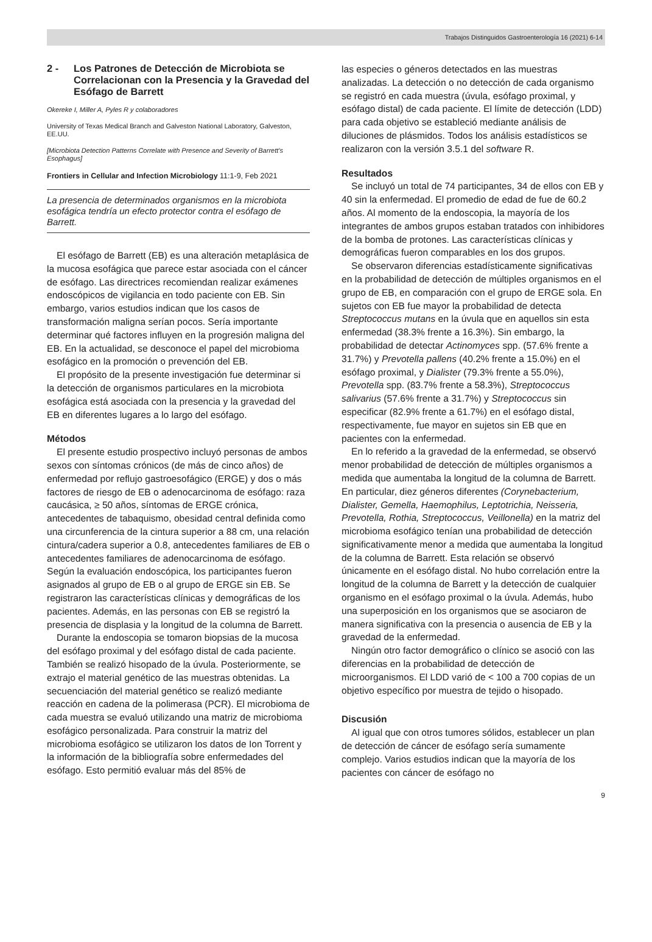Trabajos Distinguidos Gastroenterología 16 (2021) 6-14
2 - Los Patrones de Detección de Microbiota se Correlacionan con la Presencia y la Gravedad del Esófago de Barrett
Okereke I, Miller A, Pyles R y colaboradores
University of Texas Medical Branch and Galveston National Laboratory, Galveston, EE.UU.
[Microbiota Detection Patterns Correlate with Presence and Severity of Barrett’s Esophagus]
Frontiers in Cellular and Infection Microbiology 11:1-9, Feb 2021
La presencia de determinados organismos en la microbiota esofágica tendría un efecto protector contra el esófago de Barrett.
El esófago de Barrett (EB) es una alteración metaplásica de la mucosa esofágica que parece estar asociada con el cáncer de esófago. Las directrices recomiendan realizar exámenes endoscópicos de vigilancia en todo paciente con EB. Sin embargo, varios estudios indican que los casos de transformación maligna serían pocos. Sería importante determinar qué factores influyen en la progresión maligna del EB. En la actualidad, se desconoce el papel del microbioma esofágico en la promoción o prevención del EB.
El propósito de la presente investigación fue determinar si la detección de organismos particulares en la microbiota esofágica está asociada con la presencia y la gravedad del EB en diferentes lugares a lo largo del esófago.
Métodos
El presente estudio prospectivo incluyó personas de ambos sexos con síntomas crónicos (de más de cinco años) de enfermedad por reflujo gastroesofágico (ERGE) y dos o más factores de riesgo de EB o adenocarcinoma de esófago: raza caucásica, ≥ 50 años, síntomas de ERGE crónica, antecedentes de tabaquismo, obesidad central definida como una circunferencia de la cintura superior a 88 cm, una relación cintura/cadera superior a 0.8, antecedentes familiares de EB o antecedentes familiares de adenocarcinoma de esófago. Según la evaluación endoscópica, los participantes fueron asignados al grupo de EB o al grupo de ERGE sin EB. Se registraron las características clínicas y demográficas de los pacientes. Además, en las personas con EB se registró la presencia de displasia y la longitud de la columna de Barrett.
Durante la endoscopia se tomaron biopsias de la mucosa del esófago proximal y del esófago distal de cada paciente. También se realizó hisopado de la úvula. Posteriormente, se extrajo el material genético de las muestras obtenidas. La secuenciación del material genético se realizó mediante reacción en cadena de la polimerasa (PCR). El microbioma de cada muestra se evaluó utilizando una matriz de microbioma esofágico personalizada. Para construir la matriz del microbioma esofágico se utilizaron los datos de Ion Torrent y la información de la bibliografía sobre enfermedades del esófago. Esto permitió evaluar más del 85% de
las especies o géneros detectados en las muestras analizadas. La detección o no detección de cada organismo se registró en cada muestra (úvula, esófago proximal, y esófago distal) de cada paciente. El límite de detección (LDD) para cada objetivo se estableció mediante análisis de diluciones de plásmidos. Todos los análisis estadísticos se realizaron con la versión 3.5.1 del software R.
Resultados
Se incluyó un total de 74 participantes, 34 de ellos con EB y 40 sin la enfermedad. El promedio de edad de fue de 60.2 años. Al momento de la endoscopia, la mayoría de los integrantes de ambos grupos estaban tratados con inhibidores de la bomba de protones. Las características clínicas y demográficas fueron comparables en los dos grupos.
Se observaron diferencias estadísticamente significativas en la probabilidad de detección de múltiples organismos en el grupo de EB, en comparación con el grupo de ERGE sola. En sujetos con EB fue mayor la probabilidad de detecta Streptococcus mutans en la úvula que en aquellos sin esta enfermedad (38.3% frente a 16.3%). Sin embargo, la probabilidad de detectar Actinomyces spp. (57.6% frente a 31.7%) y Prevotella pallens (40.2% frente a 15.0%) en el esófago proximal, y Dialister (79.3% frente a 55.0%), Prevotella spp. (83.7% frente a 58.3%), Streptococcus salivarius (57.6% frente a 31.7%) y Streptococcus sin especificar (82.9% frente a 61.7%) en el esófago distal, respectivamente, fue mayor en sujetos sin EB que en pacientes con la enfermedad.
En lo referido a la gravedad de la enfermedad, se observó menor probabilidad de detección de múltiples organismos a medida que aumentaba la longitud de la columna de Barrett. En particular, diez géneros diferentes (Corynebacterium, Dialister, Gemella, Haemophilus, Leptotrichia, Neisseria, Prevotella, Rothia, Streptococcus, Veillonella) en la matriz del microbioma esofágico tenían una probabilidad de detección significativamente menor a medida que aumentaba la longitud de la columna de Barrett. Esta relación se observó únicamente en el esófago distal. No hubo correlación entre la longitud de la columna de Barrett y la detección de cualquier organismo en el esófago proximal o la úvula. Además, hubo una superposición en los organismos que se asociaron de manera significativa con la presencia o ausencia de EB y la gravedad de la enfermedad.
Ningún otro factor demográfico o clínico se asoció con las diferencias en la probabilidad de detección de microorganismos. El LDD varió de < 100 a 700 copias de un objetivo específico por muestra de tejido o hisopado.
Discusión
Al igual que con otros tumores sólidos, establecer un plan de detección de cáncer de esófago sería sumamente complejo. Varios estudios indican que la mayoría de los pacientes con cáncer de esófago no
9